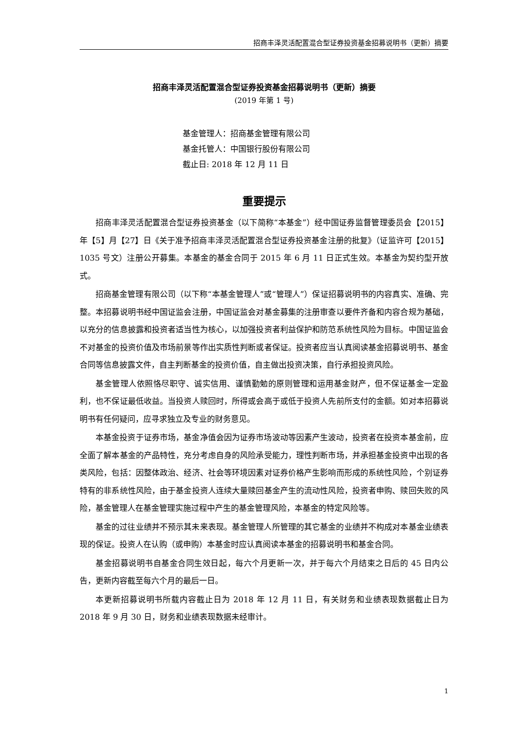招商丰泽灵活配置混合型证券投资基金招募说明书（更新）摘要
招商丰泽灵活配置混合型证券投资基金招募说明书（更新）摘要
(2019 年第 1 号)
基金管理人：招商基金管理有限公司
基金托管人：中国银行股份有限公司
截止日: 2018 年 12 月 11 日
重要提示
招商丰泽灵活配置混合型证券投资基金（以下简称“本基金”）经中国证券监督管理委员会【2015】年【5】月【27】日《关于准予招商丰泽灵活配置混合型证券投资基金注册的批复》（证监许可【2015】1035 号文）注册公开募集。本基金的基金合同于 2015 年 6 月 11 日正式生效。本基金为契约型开放式。
招商基金管理有限公司（以下称“本基金管理人”或“管理人”）保证招募说明书的内容真实、准确、完整。本招募说明书经中国证监会注册，中国证监会对基金募集的注册审查以要件齐备和内容合规为基础，以充分的信息披露和投资者适当性为核心，以加强投资者利益保护和防范系统性风险为目标。中国证监会不对基金的投资价值及市场前景等作出实质性判断或者保证。投资者应当认真阅读基金招募说明书、基金合同等信息披露文件，自主判断基金的投资价值，自主做出投资决策，自行承担投资风险。
基金管理人依照恪尽职守、诚实信用、谨慎勤勉的原则管理和运用基金财产，但不保证基金一定盈利，也不保证最低收益。当投资人赎回时，所得或会高于或低于投资人先前所支付的金额。如对本招募说明书有任何疑问，应寻求独立及专业的财务意见。
本基金投资于证券市场，基金净值会因为证券市场波动等因素产生波动，投资者在投资本基金前，应全面了解本基金的产品特性，充分考虑自身的风险承受能力，理性判断市场，并承担基金投资中出现的各类风险，包括：因整体政治、经济、社会等环境因素对证券价格产生影响而形成的系统性风险，个别证券特有的非系统性风险，由于基金投资人连续大量赎回基金产生的流动性风险，投资者申购、赎回失败的风险，基金管理人在基金管理实施过程中产生的基金管理风险，本基金的特定风险等。
基金的过往业绩并不预示其未来表现。基金管理人所管理的其它基金的业绩并不构成对本基金业绩表现的保证。投资人在认购（或申购）本基金时应认真阅读本基金的招募说明书和基金合同。
基金招募说明书自基金合同生效日起，每六个月更新一次，并于每六个月结束之日后的 45 日内公告，更新内容截至每六个月的最后一日。
本更新招募说明书所载内容截止日为 2018 年 12 月 11 日，有关财务和业绩表现数据截止日为 2018 年 9 月 30 日，财务和业绩表现数据未经审计。
1